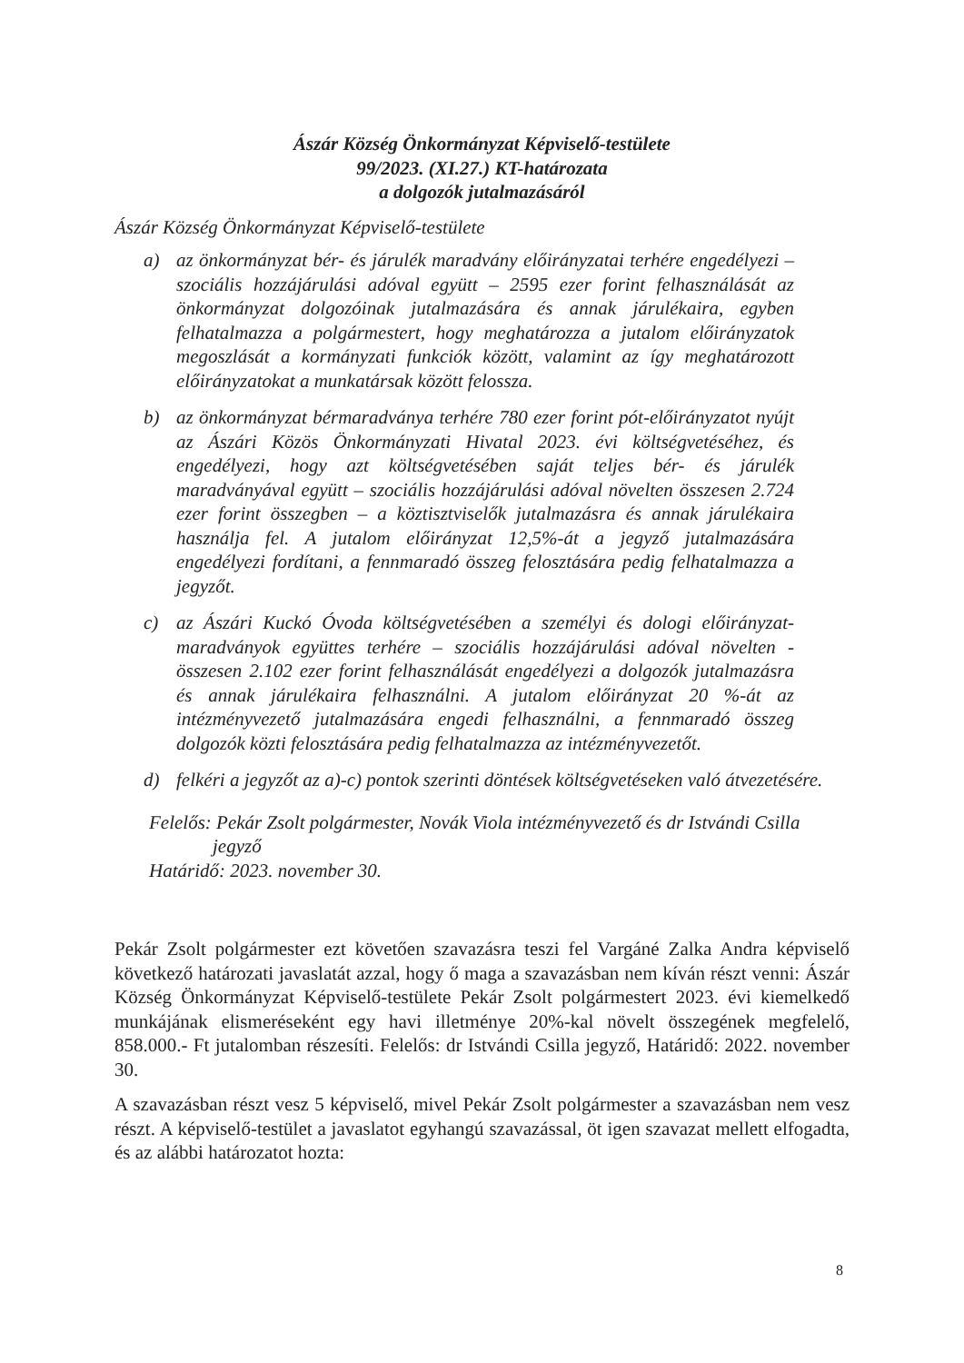Ászár Község Önkormányzat Képviselő-testülete
99/2023. (XI.27.) KT-határozata
a dolgozók jutalmazásáról
Ászár Község Önkormányzat Képviselő-testülete
a) az önkormányzat bér- és járulék maradvány előirányzatai terhére engedélyezi – szociális hozzájárulási adóval együtt – 2595 ezer forint felhasználását az önkormányzat dolgozóinak jutalmazására és annak járulékaira, egyben felhatalmazza a polgármestert, hogy meghatározza a jutalom előirányzatok megoszlását a kormányzati funkciók között, valamint az így meghatározott előirányzatokat a munkatársak között felossza.
b) az önkormányzat bérmaradványa terhére 780 ezer forint pót-előirányzatot nyújt az Ászári Közös Önkormányzati Hivatal 2023. évi költségvetéséhez, és engedélyezi, hogy azt költségvetésében saját teljes bér- és járulék maradványával együtt – szociális hozzájárulási adóval növelten összesen 2.724 ezer forint összegben – a köztisztviselők jutalmazásra és annak járulékaira használja fel. A jutalom előirányzat 12,5%-át a jegyző jutalmazására engedélyezi fordítani, a fennmaradó összeg felosztására pedig felhatalmazza a jegyzőt.
c) az Ászári Kuckó Óvoda költségvetésében a személyi és dologi előirányzat-maradványok együttes terhére – szociális hozzájárulási adóval növelten - összesen 2.102 ezer forint felhasználását engedélyezi a dolgozók jutalmazásra és annak járulékaira felhasználni. A jutalom előirányzat 20 %-át az intézményvezető jutalmazására engedi felhasználni, a fennmaradó összeg dolgozók közti felosztására pedig felhatalmazza az intézményvezetőt.
d) felkéri a jegyzőt az a)-c) pontok szerinti döntések költségvetéseken való átvezetésére.
Felelős: Pekár Zsolt polgármester, Novák Viola intézményvezető és dr Istvándi Csilla
jegyző
Határidő: 2023. november 30.
Pekár Zsolt polgármester ezt követően szavazásra teszi fel Vargáné Zalka Andra képviselő következő határozati javaslatát azzal, hogy ő maga a szavazásban nem kíván részt venni: Ászár Község Önkormányzat Képviselő-testülete Pekár Zsolt polgármestert 2023. évi kiemelkedő munkájának elismeréseként egy havi illetménye 20%-kal növelt összegének megfelelő, 858.000.- Ft jutalomban részesíti. Felelős: dr Istvándi Csilla jegyző, Határidő: 2022. november 30.
A szavazásban részt vesz 5 képviselő, mivel Pekár Zsolt polgármester a szavazásban nem vesz részt. A képviselő-testület a javaslatot egyhangú szavazással, öt igen szavazat mellett elfogadta, és az alábbi határozatot hozta:
8